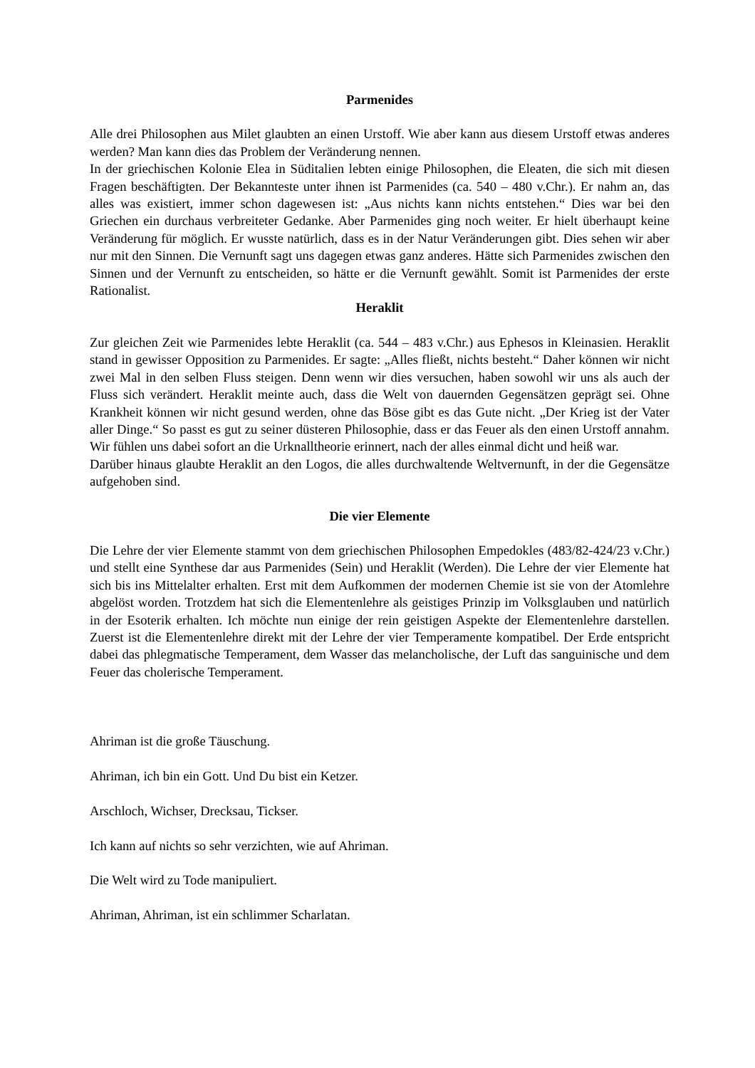Parmenides
Alle drei Philosophen aus Milet glaubten an einen Urstoff. Wie aber kann aus diesem Urstoff etwas anderes werden? Man kann dies das Problem der Veränderung nennen.
In der griechischen Kolonie Elea in Süditalien lebten einige Philosophen, die Eleaten, die sich mit diesen Fragen beschäftigten. Der Bekannteste unter ihnen ist Parmenides (ca. 540 – 480 v.Chr.). Er nahm an, das alles was existiert, immer schon dagewesen ist: „Aus nichts kann nichts entstehen.“ Dies war bei den Griechen ein durchaus verbreiteter Gedanke. Aber Parmenides ging noch weiter. Er hielt überhaupt keine Veränderung für möglich. Er wusste natürlich, dass es in der Natur Veränderungen gibt. Dies sehen wir aber nur mit den Sinnen. Die Vernunft sagt uns dagegen etwas ganz anderes. Hätte sich Parmenides zwischen den Sinnen und der Vernunft zu entscheiden, so hätte er die Vernunft gewählt. Somit ist Parmenides der erste Rationalist.
Heraklit
Zur gleichen Zeit wie Parmenides lebte Heraklit (ca. 544 – 483 v.Chr.) aus Ephesos in Kleinasien. Heraklit stand in gewisser Opposition zu Parmenides. Er sagte: „Alles fließt, nichts besteht.“ Daher können wir nicht zwei Mal in den selben Fluss steigen. Denn wenn wir dies versuchen, haben sowohl wir uns als auch der Fluss sich verändert. Heraklit meinte auch, dass die Welt von dauernden Gegensätzen geprägt sei. Ohne Krankheit können wir nicht gesund werden, ohne das Böse gibt es das Gute nicht. „Der Krieg ist der Vater aller Dinge.“ So passt es gut zu seiner düsteren Philosophie, dass er das Feuer als den einen Urstoff annahm. Wir fühlen uns dabei sofort an die Urknalltheorie erinnert, nach der alles einmal dicht und heiß war.
Darüber hinaus glaubte Heraklit an den Logos, die alles durchwaltende Weltvernunft, in der die Gegensätze aufgehoben sind.
Die vier Elemente
Die Lehre der vier Elemente stammt von dem griechischen Philosophen Empedokles (483/82-424/23 v.Chr.) und stellt eine Synthese dar aus Parmenides (Sein) und Heraklit (Werden). Die Lehre der vier Elemente hat sich bis ins Mittelalter erhalten. Erst mit dem Aufkommen der modernen Chemie ist sie von der Atomlehre abgelöst worden. Trotzdem hat sich die Elementenlehre als geistiges Prinzip im Volksglauben und natürlich in der Esoterik erhalten. Ich möchte nun einige der rein geistigen Aspekte der Elementenlehre darstellen. Zuerst ist die Elementenlehre direkt mit der Lehre der vier Temperamente kompatibel. Der Erde entspricht dabei das phlegmatische Temperament, dem Wasser das melancholische, der Luft das sanguinische und dem Feuer das cholerische Temperament.
Ahriman ist die große Täuschung.
Ahriman, ich bin ein Gott. Und Du bist ein Ketzer.
Arschloch, Wichser, Drecksau, Tickser.
Ich kann auf nichts so sehr verzichten, wie auf Ahriman.
Die Welt wird zu Tode manipuliert.
Ahriman, Ahriman, ist ein schlimmer Scharlatan.